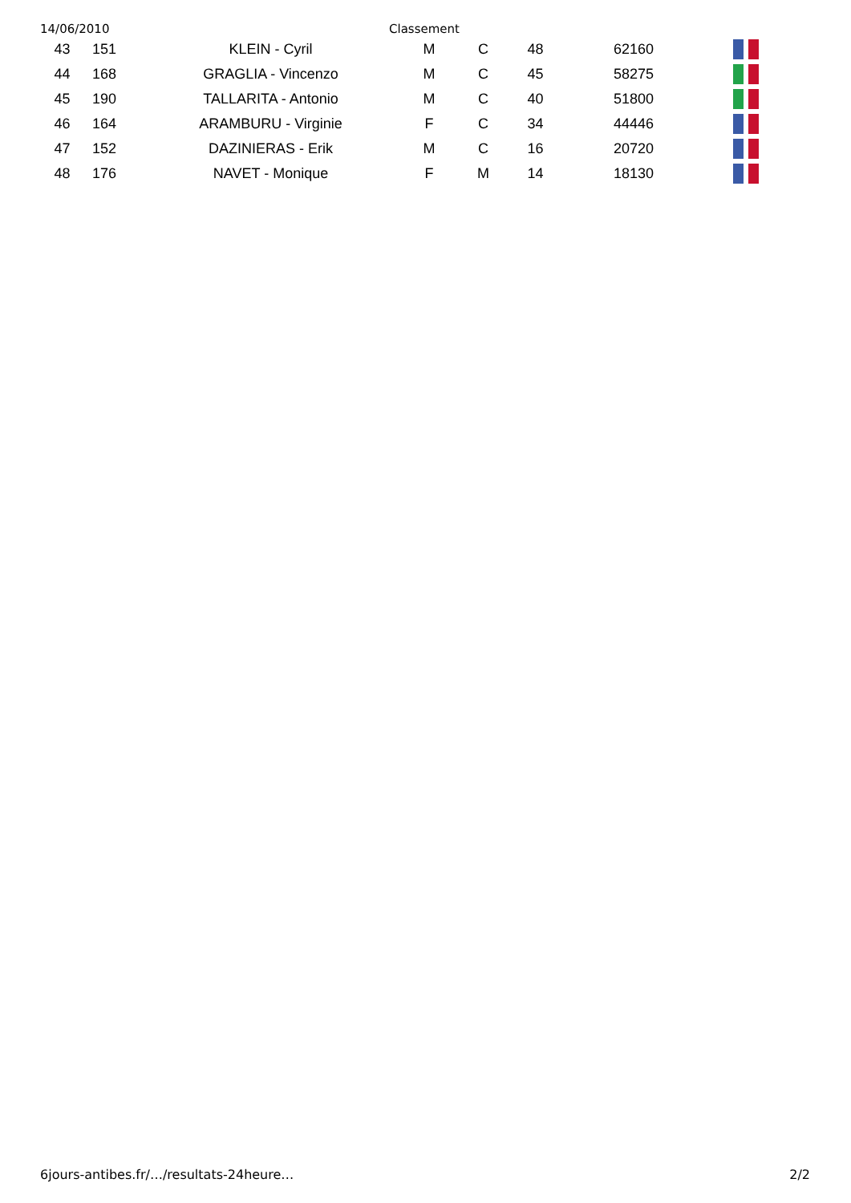14/06/2010 Classement
| 43 | 151 | KLEIN - Cyril | M | C | 48 | 62160 | |
| 44 | 168 | GRAGLIA - Vincenzo | M | C | 45 | 58275 | |
| 45 | 190 | TALLARITA - Antonio | M | C | 40 | 51800 | |
| 46 | 164 | ARAMBURU - Virginie | F | C | 34 | 44446 | |
| 47 | 152 | DAZINIERAS - Erik | M | C | 16 | 20720 | |
| 48 | 176 | NAVET - Monique | F | M | 14 | 18130 | |
6jours-antibes.fr/…/resultats-24heure… 2/2